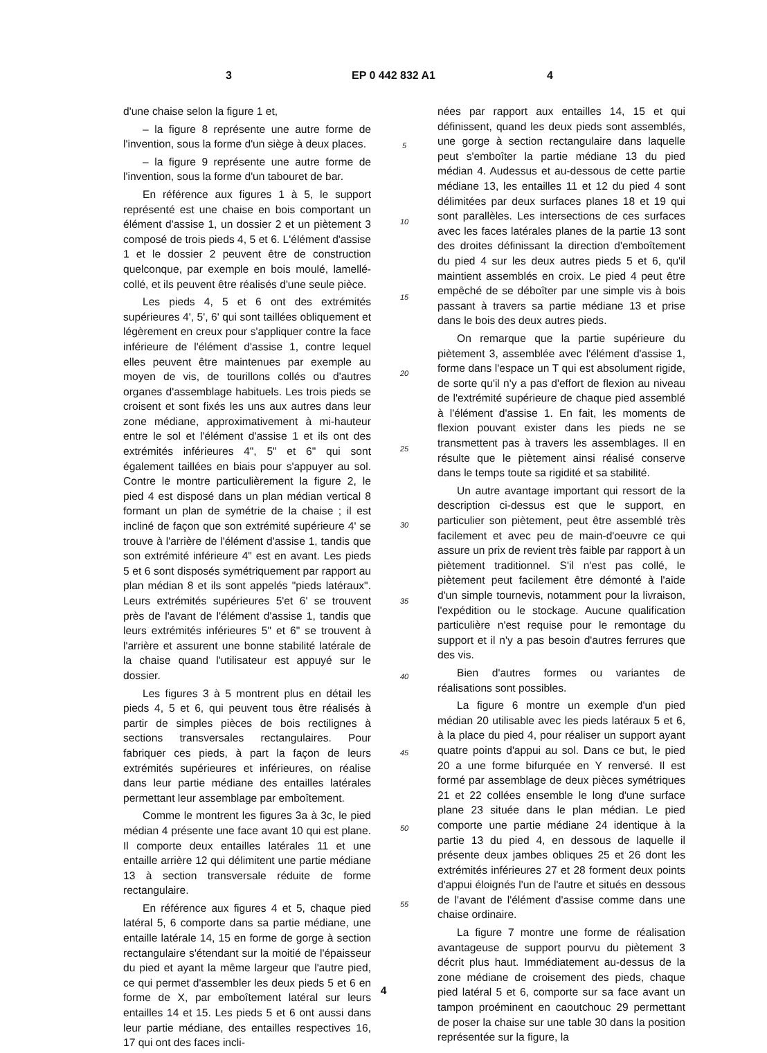3 EP 0 442 832 A1 4
d'une chaise selon la figure 1 et,
– la figure 8 représente une autre forme de l'invention, sous la forme d'un siège à deux places.
– la figure 9 représente une autre forme de l'invention, sous la forme d'un tabouret de bar.
En référence aux figures 1 à 5, le support représenté est une chaise en bois comportant un élément d'assise 1, un dossier 2 et un piètement 3 composé de trois pieds 4, 5 et 6. L'élément d'assise 1 et le dossier 2 peuvent être de construction quelconque, par exemple en bois moulé, lamellé-collé, et ils peuvent être réalisés d'une seule pièce.
Les pieds 4, 5 et 6 ont des extrémités supérieures 4', 5', 6' qui sont taillées obliquement et légèrement en creux pour s'appliquer contre la face inférieure de l'élément d'assise 1, contre lequel elles peuvent être maintenues par exemple au moyen de vis, de tourillons collés ou d'autres organes d'assemblage habituels. Les trois pieds se croisent et sont fixés les uns aux autres dans leur zone médiane, approximativement à mi-hauteur entre le sol et l'élément d'assise 1 et ils ont des extrémités inférieures 4", 5" et 6" qui sont également taillées en biais pour s'appuyer au sol. Contre le montre particulièrement la figure 2, le pied 4 est disposé dans un plan médian vertical 8 formant un plan de symétrie de la chaise ; il est incliné de façon que son extrémité supérieure 4' se trouve à l'arrière de l'élément d'assise 1, tandis que son extrémité inférieure 4" est en avant. Les pieds 5 et 6 sont disposés symétriquement par rapport au plan médian 8 et ils sont appelés "pieds latéraux". Leurs extrémités supérieures 5'et 6' se trouvent près de l'avant de l'élément d'assise 1, tandis que leurs extrémités inférieures 5" et 6" se trouvent à l'arrière et assurent une bonne stabilité latérale de la chaise quand l'utilisateur est appuyé sur le dossier.
Les figures 3 à 5 montrent plus en détail les pieds 4, 5 et 6, qui peuvent tous être réalisés à partir de simples pièces de bois rectilignes à sections transversales rectangulaires. Pour fabriquer ces pieds, à part la façon de leurs extrémités supérieures et inférieures, on réalise dans leur partie médiane des entailles latérales permettant leur assemblage par emboîtement.
Comme le montrent les figures 3a à 3c, le pied médian 4 présente une face avant 10 qui est plane. Il comporte deux entailles latérales 11 et une entaille arrière 12 qui délimitent une partie médiane 13 à section transversale réduite de forme rectangulaire.
En référence aux figures 4 et 5, chaque pied latéral 5, 6 comporte dans sa partie médiane, une entaille latérale 14, 15 en forme de gorge à section rectangulaire s'étendant sur la moitié de l'épaisseur du pied et ayant la même largeur que l'autre pied, ce qui permet d'assembler les deux pieds 5 et 6 en forme de X, par emboîtement latéral sur leurs entailles 14 et 15. Les pieds 5 et 6 ont aussi dans leur partie médiane, des entailles respectives 16, 17 qui ont des faces incli-
5
10
15
20
25
30
35
40
45
50
55
nées par rapport aux entailles 14, 15 et qui définissent, quand les deux pieds sont assemblés, une gorge à section rectangulaire dans laquelle peut s'emboîter la partie médiane 13 du pied médian 4. Audessus et au-dessous de cette partie médiane 13, les entailles 11 et 12 du pied 4 sont délimitées par deux surfaces planes 18 et 19 qui sont parallèles. Les intersections de ces surfaces avec les faces latérales planes de la partie 13 sont des droites définissant la direction d'emboîtement du pied 4 sur les deux autres pieds 5 et 6, qu'il maintient assemblés en croix. Le pied 4 peut être empêché de se déboîter par une simple vis à bois passant à travers sa partie médiane 13 et prise dans le bois des deux autres pieds.
On remarque que la partie supérieure du piètement 3, assemblée avec l'élément d'assise 1, forme dans l'espace un T qui est absolument rigide, de sorte qu'il n'y a pas d'effort de flexion au niveau de l'extrémité supérieure de chaque pied assemblé à l'élément d'assise 1. En fait, les moments de flexion pouvant exister dans les pieds ne se transmettent pas à travers les assemblages. Il en résulte que le piètement ainsi réalisé conserve dans le temps toute sa rigidité et sa stabilité.
Un autre avantage important qui ressort de la description ci-dessus est que le support, en particulier son piètement, peut être assemblé très facilement et avec peu de main-d'oeuvre ce qui assure un prix de revient très faible par rapport à un piètement traditionnel. S'il n'est pas collé, le piètement peut facilement être démonté à l'aide d'un simple tournevis, notamment pour la livraison, l'expédition ou le stockage. Aucune qualification particulière n'est requise pour le remontage du support et il n'y a pas besoin d'autres ferrures que des vis.
Bien d'autres formes ou variantes de réalisations sont possibles.
La figure 6 montre un exemple d'un pied médian 20 utilisable avec les pieds latéraux 5 et 6, à la place du pied 4, pour réaliser un support ayant quatre points d'appui au sol. Dans ce but, le pied 20 a une forme bifurquée en Y renversé. Il est formé par assemblage de deux pièces symétriques 21 et 22 collées ensemble le long d'une surface plane 23 située dans le plan médian. Le pied comporte une partie médiane 24 identique à la partie 13 du pied 4, en dessous de laquelle il présente deux jambes obliques 25 et 26 dont les extrémités inférieures 27 et 28 forment deux points d'appui éloignés l'un de l'autre et situés en dessous de l'avant de l'élément d'assise comme dans une chaise ordinaire.
La figure 7 montre une forme de réalisation avantageuse de support pourvu du piètement 3 décrit plus haut. Immédiatement au-dessus de la zone médiane de croisement des pieds, chaque pied latéral 5 et 6, comporte sur sa face avant un tampon proéminent en caoutchouc 29 permettant de poser la chaise sur une table 30 dans la position représentée sur la figure, la
4